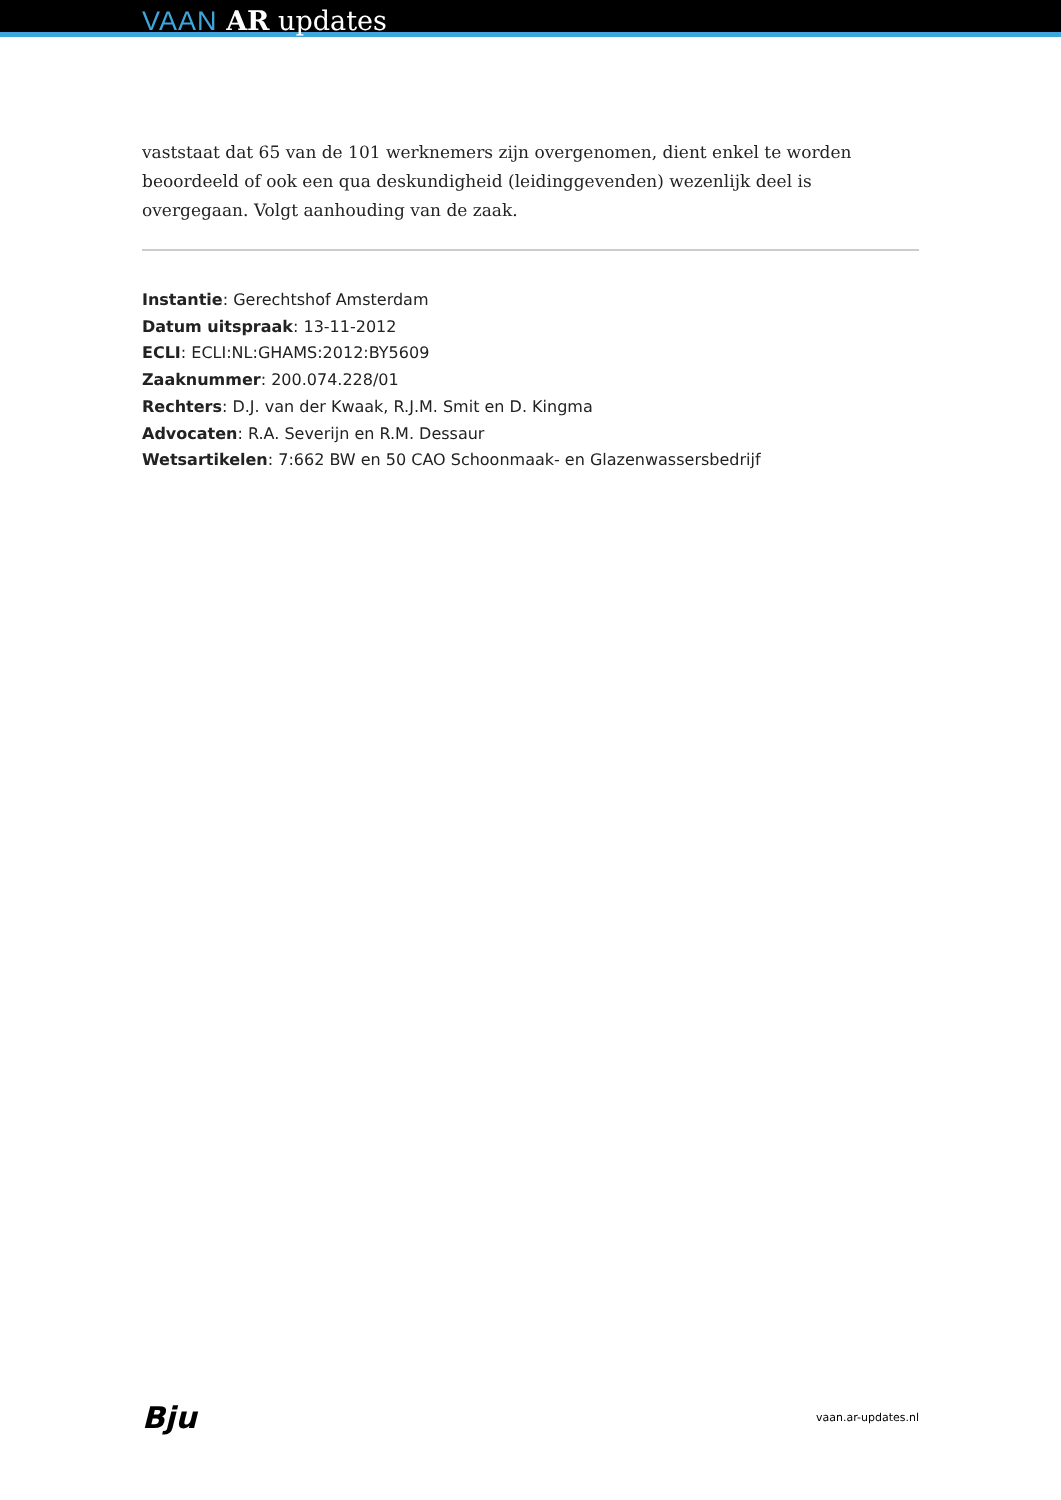VAAN AR updates
vaststaat dat 65 van de 101 werknemers zijn overgenomen, dient enkel te worden beoordeeld of ook een qua deskundigheid (leidinggevenden) wezenlijk deel is overgegaan. Volgt aanhouding van de zaak.
Instantie: Gerechtshof Amsterdam
Datum uitspraak: 13-11-2012
ECLI: ECLI:NL:GHAMS:2012:BY5609
Zaaknummer: 200.074.228/01
Rechters: D.J. van der Kwaak, R.J.M. Smit en D. Kingma
Advocaten: R.A. Severijn en R.M. Dessaur
Wetsartikelen: 7:662 BW en 50 CAO Schoonmaak- en Glazenwassersbedrijf
Bju vaan.ar-updates.nl